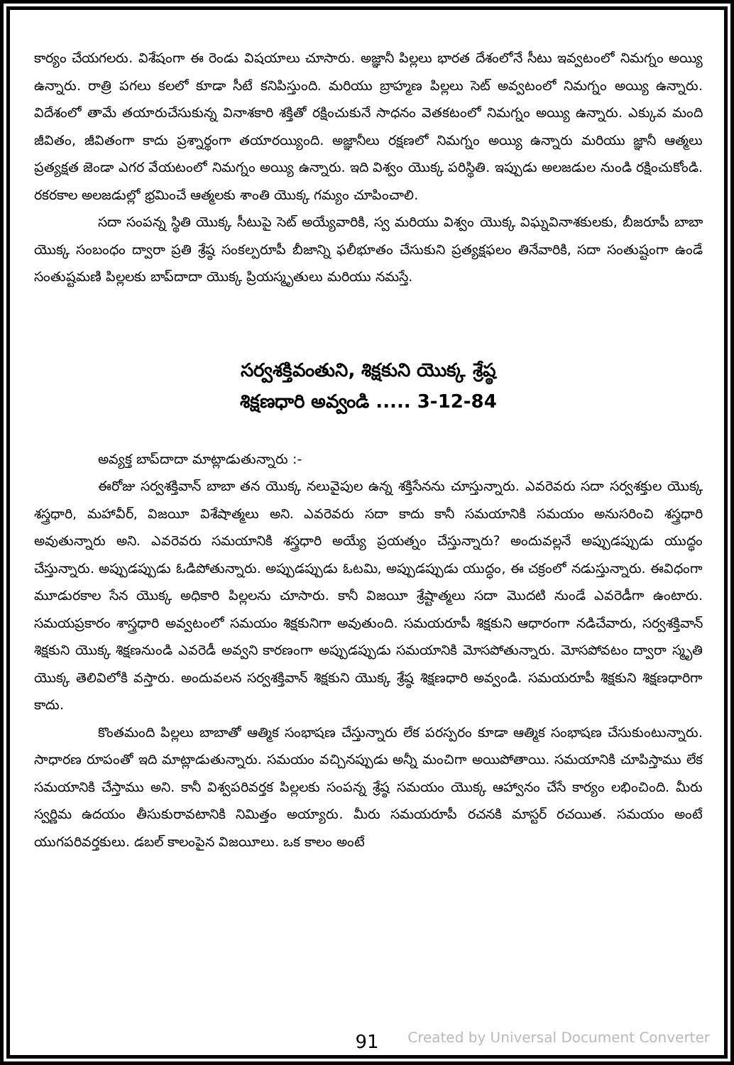కార్యం చేయగలరు. విశేషంగా ఈ రెండు విషయాలు చూసారు. అజ్ఞానీ పిల్లలు భారత దేశంలోనే సీటు ఇవ్వటంలో నిమగ్నం అయ్యి ఉన్నారు. రాత్రి పగలు కలలో కూడా సీటే కనిపిస్తుంది. మరియు బ్రాహ్మణ పిల్లలు సెట్ అవ్వటంలో నిమగ్నం అయ్యి ఉన్నారు. విదేశంలో తామే తయారుచేసుకున్న వినాశకారి శక్తితో రక్షించుకునే సాధనం వెతకటంలో నిమగ్నం అయ్యి ఉన్నారు. ఎక్కువ మంది జీవితం, జీవితంగా కాదు ప్రశ్నార్థంగా తయారయ్యింది. అజ్ఞానీలు రక్షణలో నిమగ్నం అయ్యి ఉన్నారు మరియు జ్ఞానీ ఆత్మలు ప్రత్యక్షత జెండా ఎగర వేయటంలో నిమగ్నం అయ్యి ఉన్నారు. ఇది విశ్వం యొక్క పరిస్థితి. ఇప్పుడు అలజడుల నుండి రక్షించుకోండి. రకరకాల అలజడుల్లో భ్రమించే ఆత్మలకు శాంతి యొక్క గమ్యం చూపించాలి.
సదా సంపన్న స్థితి యొక్క సీటుపై సెట్ అయ్యేవారికి, స్వ మరియు విశ్వం యొక్క విఘ్నవినాశకులకు, బీజరూపీ బాబా యొక్క సంబంధం ద్వారా ప్రతి శ్రేష్ఠ సంకల్పరూపీ బీజాన్ని ఫలీభూతం చేసుకుని ప్రత్యక్షఫలం తినేవారికి, సదా సంతుష్టంగా ఉండే సంతుష్టమణి పిల్లలకు బాప్‌దాదా యొక్క ప్రియస్మృతులు మరియు నమస్తే.
సర్వశక్తివంతుని, శిక్షకుని యొక్క శ్రేష్ఠ
శిక్షణధారి అవ్వండి ..... 3-12-84
అవ్యక్త బాప్‌దాదా మాట్లాడుతున్నారు :-
ఈరోజు సర్వశక్తివాన్ బాబా తన యొక్క నలువైపుల ఉన్న శక్తిసేనను చూస్తున్నారు. ఎవరెవరు సదా సర్వశక్తుల యొక్క శస్త్రధారి, మహావీర్, విజయీ విశేషాత్మలు అని. ఎవరెవరు సదా కాదు కానీ సమయానికి సమయం అనుసరించి శస్త్రధారి అవుతున్నారు అని. ఎవరెవరు సమయానికి శస్త్రధారి అయ్యే ప్రయత్నం చేస్తున్నారు? అందువల్లనే అప్పుడప్పుడు యుద్ధం చేస్తున్నారు. అప్పుడప్పుడు ఓడిపోతున్నారు. అప్పుడప్పుడు ఓటమి, అప్పుడప్పుడు యుద్ధం, ఈ చక్రంలో నడుస్తున్నారు. ఈవిధంగా మూడురకాల సేన యొక్క అధికారి పిల్లలను చూసారు. కానీ విజయీ శ్రేష్టాత్మలు సదా మొదటి నుండే ఎవరెడీగా ఉంటారు. సమయప్రకారం శాస్త్రధారి అవ్వటంలో సమయం శిక్షకునిగా అవుతుంది. సమయరూపీ శిక్షకుని ఆధారంగా నడిచేవారు, సర్వశక్తివాన్ శిక్షకుని యొక్క శిక్షణనుండి ఎవరెడీ అవ్వని కారణంగా అప్పుడప్పుడు సమయానికి మోసపోతున్నారు. మోసపోవటం ద్వారా స్మృతి యొక్క తెలివిలోకి వస్తారు. అందువలన సర్వశక్తివాన్ శిక్షకుని యొక్క శ్రేష్ఠ శిక్షణధారి అవ్వండి. సమయరూపీ శిక్షకుని శిక్షణధారిగా కాదు.
కొంతమంది పిల్లలు బాబాతో ఆత్మిక సంభాషణ చేస్తున్నారు లేక పరస్పరం కూడా ఆత్మిక సంభాషణ చేసుకుంటున్నారు. సాధారణ రూపంతో ఇది మాట్లాడుతున్నారు. సమయం వచ్చినప్పుడు అన్నీ మంచిగా అయిపోతాయి. సమయానికి చూపిస్తాము లేక సమయానికి చేస్తాము అని. కానీ విశ్వపరివర్తక పిల్లలకు సంపన్న శ్రేష్ఠ సమయం యొక్క ఆహ్వానం చేసే కార్యం లభించింది. మీరు స్వర్ణిమ ఉదయం తీసుకురావటానికి నిమిత్తం అయ్యారు. మీరు సమయరూపీ రచనకి మాస్టర్ రచయిత. సమయం అంటే యుగపరివర్తకులు. డబల్ కాలంపైన విజయీలు. ఒక కాలం అంటే
91
Created by Universal Document Converter